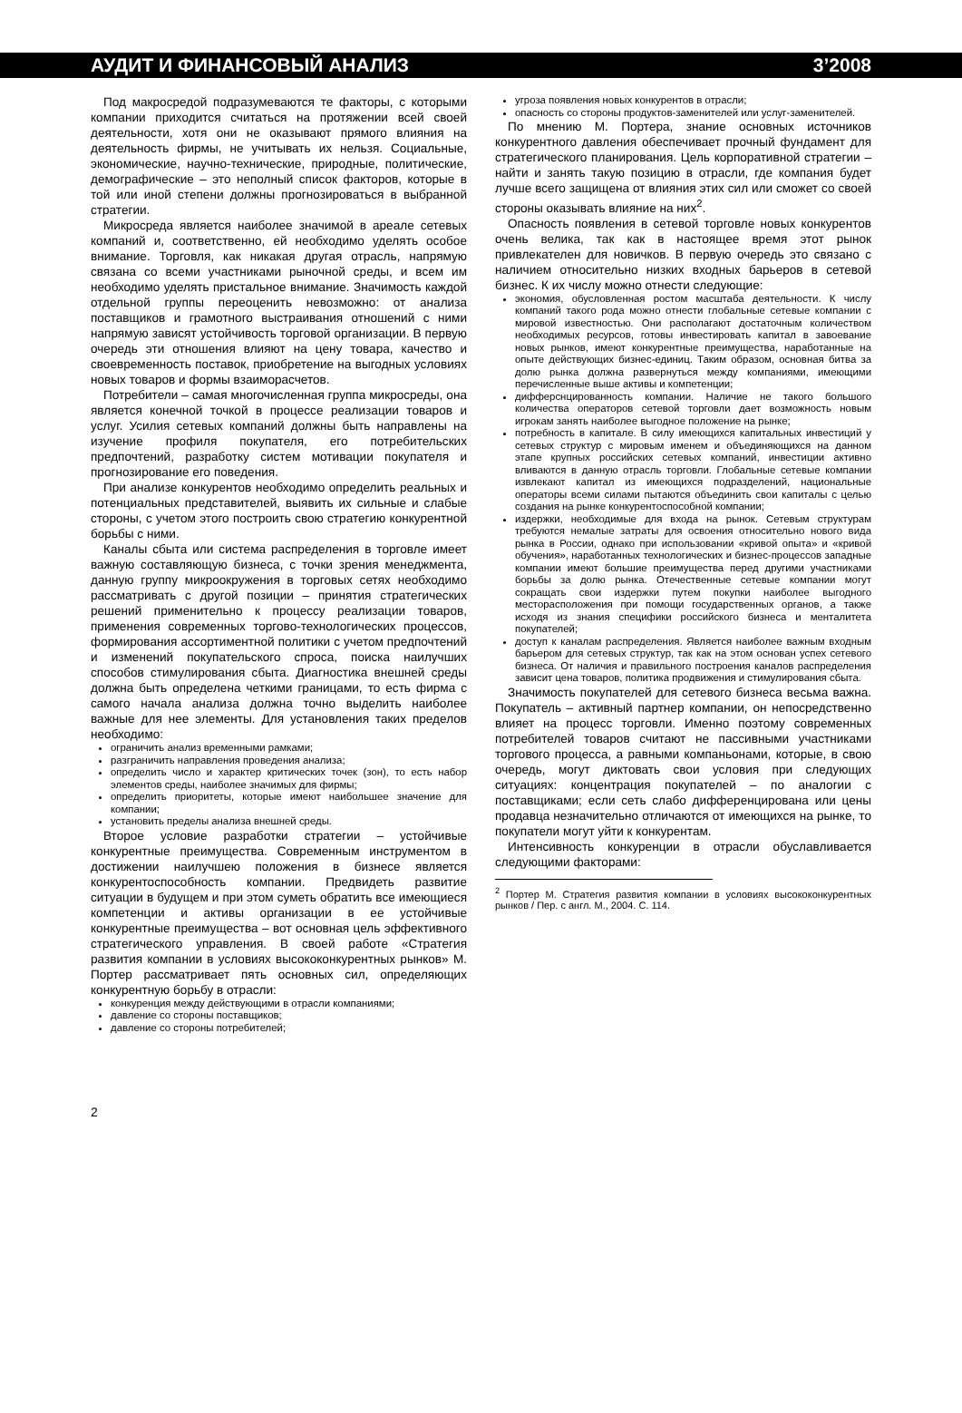АУДИТ И ФИНАНСОВЫЙ АНАЛИЗ 3’2008
Под макросредой подразумеваются те факторы, с которыми компании приходится считаться на протяжении всей своей деятельности, хотя они не оказывают прямого влияния на деятельность фирмы, не учитывать их нельзя. Социальные, экономические, научно-технические, природные, политические, демографические – это неполный список факторов, которые в той или иной степени должны прогнозироваться в выбранной стратегии.
Микросреда является наиболее значимой в ареале сетевых компаний и, соответственно, ей необходимо уделять особое внимание. Торговля, как никакая другая отрасль, напрямую связана со всеми участниками рыночной среды, и всем им необходимо уделять пристальное внимание. Значимость каждой отдельной группы переоценить невозможно: от анализа поставщиков и грамотного выстраивания отношений с ними напрямую зависят устойчивость торговой организации. В первую очередь эти отношения влияют на цену товара, качество и своевременность поставок, приобретение на выгодных условиях новых товаров и формы взаиморасчетов.
Потребители – самая многочисленная группа микросреды, она является конечной точкой в процессе реализации товаров и услуг. Усилия сетевых компаний должны быть направлены на изучение профиля покупателя, его потребительских предпочтений, разработку систем мотивации покупателя и прогнозирование его поведения.
При анализе конкурентов необходимо определить реальных и потенциальных представителей, выявить их сильные и слабые стороны, с учетом этого построить свою стратегию конкурентной борьбы с ними.
Каналы сбыта или система распределения в торговле имеет важную составляющую бизнеса, с точки зрения менеджмента, данную группу микроокружения в торговых сетях необходимо рассматривать с другой позиции – принятия стратегических решений применительно к процессу реализации товаров, применения современных торгово-технологических процессов, формирования ассортиментной политики с учетом предпочтений и изменений покупательского спроса, поиска наилучших способов стимулирования сбыта. Диагностика внешней среды должна быть определена четкими границами, то есть фирма с самого начала анализа должна точно выделить наиболее важные для нее элементы. Для установления таких пределов необходимо:
ограничить анализ временными рамками;
разграничить направления проведения анализа;
определить число и характер критических точек (зон), то есть набор элементов среды, наиболее значимых для фирмы;
определить приоритеты, которые имеют наибольшее значение для компании;
установить пределы анализа внешней среды.
Второе условие разработки стратегии – устойчивые конкурентные преимущества. Современным инструментом в достижении наилучшею положения в бизнесе является конкурентоспособность компании. Предвидеть развитие ситуации в будущем и при этом суметь обратить все имеющиеся компетенции и активы организации в ее устойчивые конкурентные преимущества – вот основная цель эффективного стратегического управления. В своей работе «Стратегия развития компании в условиях высококонкурентных рынков» М. Портер рассматривает пять основных сил, определяющих конкурентную борьбу в отрасли:
конкуренция между действующими в отрасли компаниями;
давление со стороны поставщиков;
давление со стороны потребителей;
угроза появления новых конкурентов в отрасли;
опасность со стороны продуктов-заменителей или услуг-заменителей.
По мнению М. Портера, знание основных источников конкурентного давления обеспечивает прочный фундамент для стратегического планирования. Цель корпоративной стратегии – найти и занять такую позицию в отрасли, где компания будет лучше всего защищена от влияния этих сил или сможет со своей стороны оказывать влияние на них<sup>2</sup>.
Опасность появления в сетевой торговле новых конкурентов очень велика, так как в настоящее время этот рынок привлекателен для новичков. В первую очередь это связано с наличием относительно низких входных барьеров в сетевой бизнес. К их числу можно отнести следующие:
экономия, обусловленная ростом масштаба деятельности. К числу компаний такого рода можно отнести глобальные сетевые компании с мировой известностью. Они располагают достаточным количеством необходимых ресурсов, готовы инвестировать капитал в завоевание новых рынков, имеют конкурентные преимущества, наработанные на опыте действующих бизнес-единиц. Таким образом, основная битва за долю рынка должна развернуться между компаниями, имеющими перечисленные выше активы и компетенции;
дифферснцированность компании. Наличие не такого большого количества операторов сетевой торговли дает возможность новым игрокам занять наиболее выгодное положение на рынке;
потребность в капитале. В силу имеющихся капитальных инвестиций у сетевых структур с мировым именем и объединяющихся на данном этапе крупных российских сетевых компаний, инвестиции активно вливаются в данную отрасль торговли. Глобальные сетевые компании извлекают капитал из имеющихся подразделений, национальные операторы всеми силами пытаются объединить свои капиталы с целью создания на рынке конкурентоспособной компании;
издержки, необходимые для входа на рынок. Сетевым структурам требуются немалые затраты для освоения относительно нового вида рынка в России, однако при использовании «кривой опыта» и «кривой обучения», наработанных технологических и бизнес-процессов западные компании имеют большие преимущества перед другими участниками борьбы за долю рынка. Отечественные сетевые компании могут сокращать свои издержки путем покупки наиболее выгодного месторасположения при помощи государственных органов, а также исходя из знания специфики российского бизнеса и менталитета покупателей;
доступ к каналам распределения. Является наиболее важным входным барьером для сетевых структур, так как на этом основан успех сетевого бизнеса. От наличия и правильного построения каналов распределения зависит цена товаров, политика продвижения и стимулирования сбыта.
Значимость покупателей для сетевого бизнеса весьма важна. Покупатель – активный партнер компании, он непосредственно влияет на процесс торговли. Именно поэтому современных потребителей товаров считают не пассивными участниками торгового процесса, а равными компаньонами, которые, в свою очередь, могут диктовать свои условия при следующих ситуациях: концентрация покупателей – по аналогии с поставщиками; если сеть слабо дифференцирована или цены продавца незначительно отличаются от имеющихся на рынке, то покупатели могут уйти к конкурентам.
Интенсивность конкуренции в отрасли обуславливается следующими факторами:
<sup>2</sup> Портер М. Стратегия развития компании в условиях высококонкурентных рынков / Пер. с англ. М., 2004. С. 114.
2